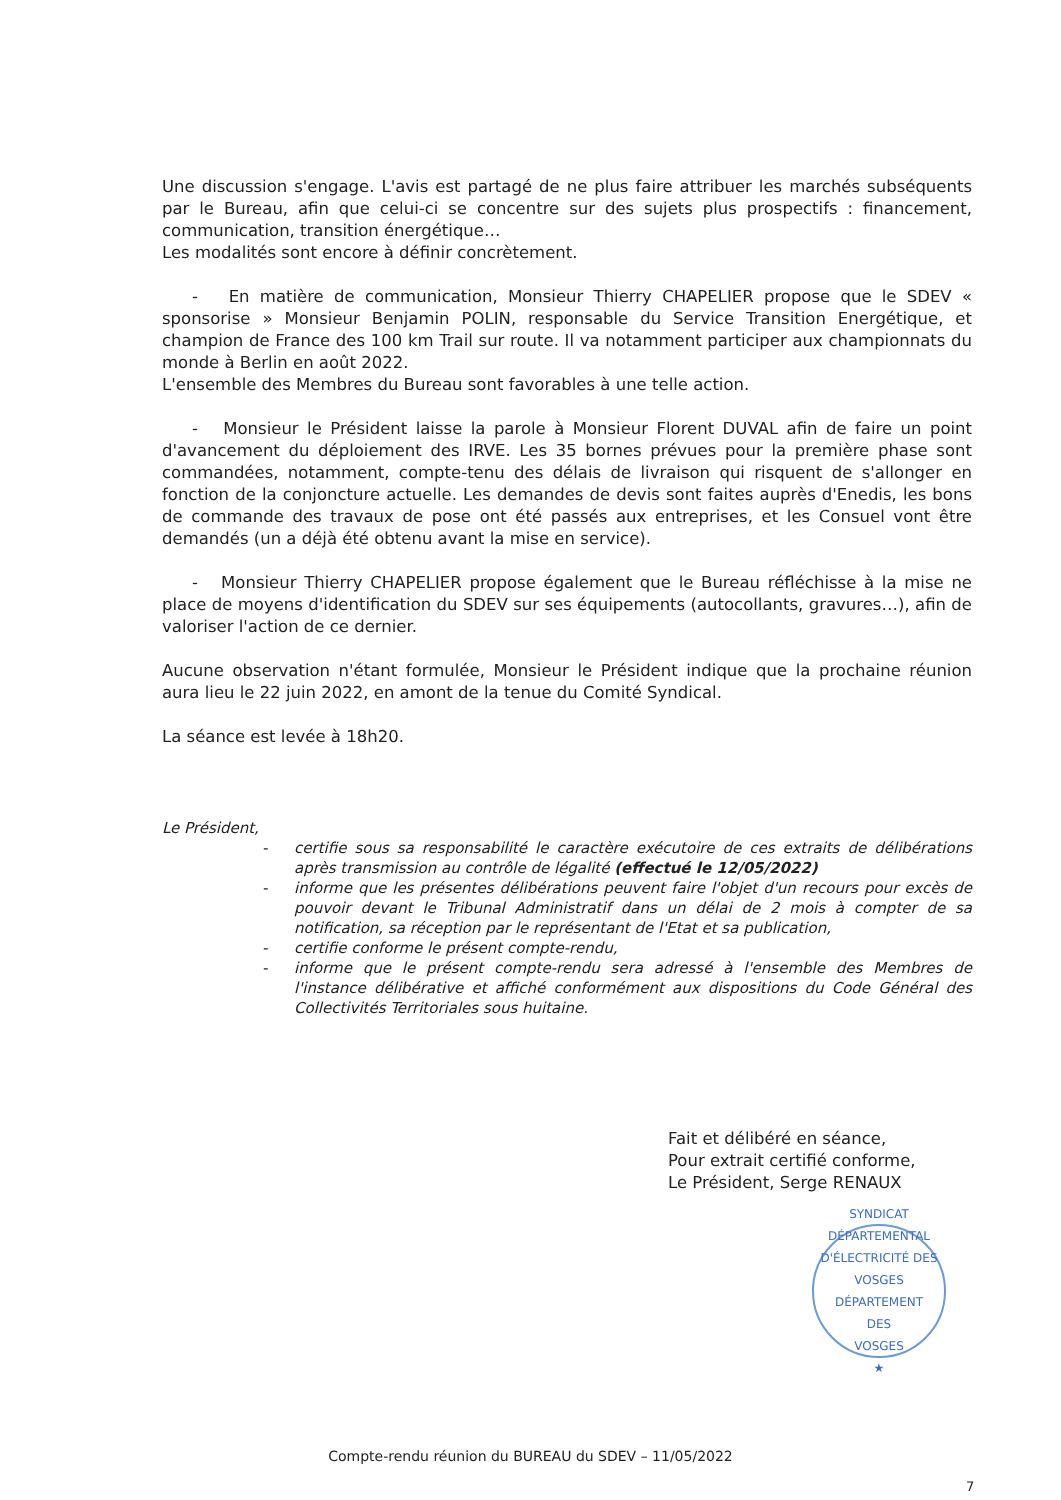Une discussion s'engage. L'avis est partagé de ne plus faire attribuer les marchés subséquents par le Bureau, afin que celui-ci se concentre sur des sujets plus prospectifs : financement, communication, transition énergétique…
Les modalités sont encore à définir concrètement.
- En matière de communication, Monsieur Thierry CHAPELIER propose que le SDEV « sponsorise » Monsieur Benjamin POLIN, responsable du Service Transition Energétique, et champion de France des 100 km Trail sur route. Il va notamment participer aux championnats du monde à Berlin en août 2022.
L'ensemble des Membres du Bureau sont favorables à une telle action.
- Monsieur le Président laisse la parole à Monsieur Florent DUVAL afin de faire un point d'avancement du déploiement des IRVE. Les 35 bornes prévues pour la première phase sont commandées, notamment, compte-tenu des délais de livraison qui risquent de s'allonger en fonction de la conjoncture actuelle. Les demandes de devis sont faites auprès d'Enedis, les bons de commande des travaux de pose ont été passés aux entreprises, et les Consuel vont être demandés (un a déjà été obtenu avant la mise en service).
- Monsieur Thierry CHAPELIER propose également que le Bureau réfléchisse à la mise ne place de moyens d'identification du SDEV sur ses équipements (autocollants, gravures…), afin de valoriser l'action de ce dernier.
Aucune observation n'étant formulée, Monsieur le Président indique que la prochaine réunion aura lieu le 22 juin 2022, en amont de la tenue du Comité Syndical.
La séance est levée à 18h20.
Le Président,
- certifie sous sa responsabilité le caractère exécutoire de ces extraits de délibérations après transmission au contrôle de légalité (effectué le 12/05/2022)
- informe que les présentes délibérations peuvent faire l'objet d'un recours pour excès de pouvoir devant le Tribunal Administratif dans un délai de 2 mois à compter de sa notification, sa réception par le représentant de l'Etat et sa publication,
- certifie conforme le présent compte-rendu,
- informe que le présent compte-rendu sera adressé à l'ensemble des Membres de l'instance délibérative et affiché conformément aux dispositions du Code Général des Collectivités Territoriales sous huitaine.
Fait et délibéré en séance,
Pour extrait certifié conforme,
Le Président, Serge RENAUX
SYNDICAT DÉPARTEMENTAL D'ÉLECTRICITÉ DES VOSGES
DÉPARTEMENT
DES
VOSGES
★
Compte-rendu réunion du BUREAU du SDEV – 11/05/2022
7